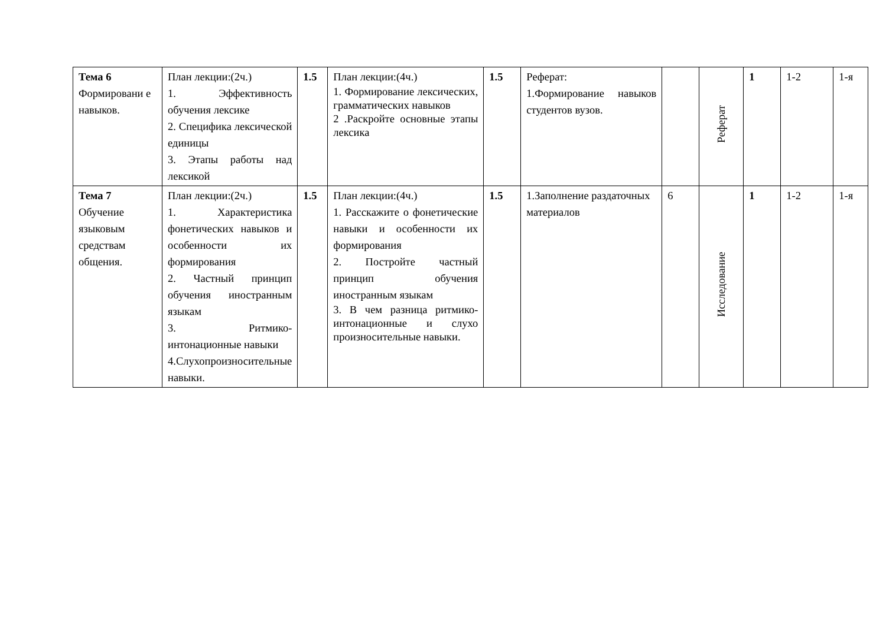| Тема 6 Формировани е навыков. | План лекции:(2ч.) 1. Эффективность обучения лексике 2. Специфика лексической единицы 3. Этапы работы над лексикой | 1.5 | План лекции:(4ч.) 1. Формирование лексических, грамматических навыков 2 .Раскройте основные этапы лексика | 1.5 | Реферат: 1.Формирование навыков студентов вузов. | | Реферат | 1 | 1-2 | 1-я |
| Тема 7 Обучение языковым средствам общения. | План лекции:(2ч.) 1. Характеристика фонетических навыков и особенности их формирования 2. Частный принцип обучения иностранным языкам 3. Ритмико-интонационные навыки 4.Слухопроизносительные навыки. | 1.5 | План лекции:(4ч.) 1. Расскажите о фонетические навыки и особенности их формирования 2. Постройте частный принцип обучения иностранным языкам 3. В чем разница ритмико-интонационные и слухо произносительные навыки. | 1.5 | 1.Заполнение раздаточных материалов | 6 | Исследование | 1 | 1-2 | 1-я |